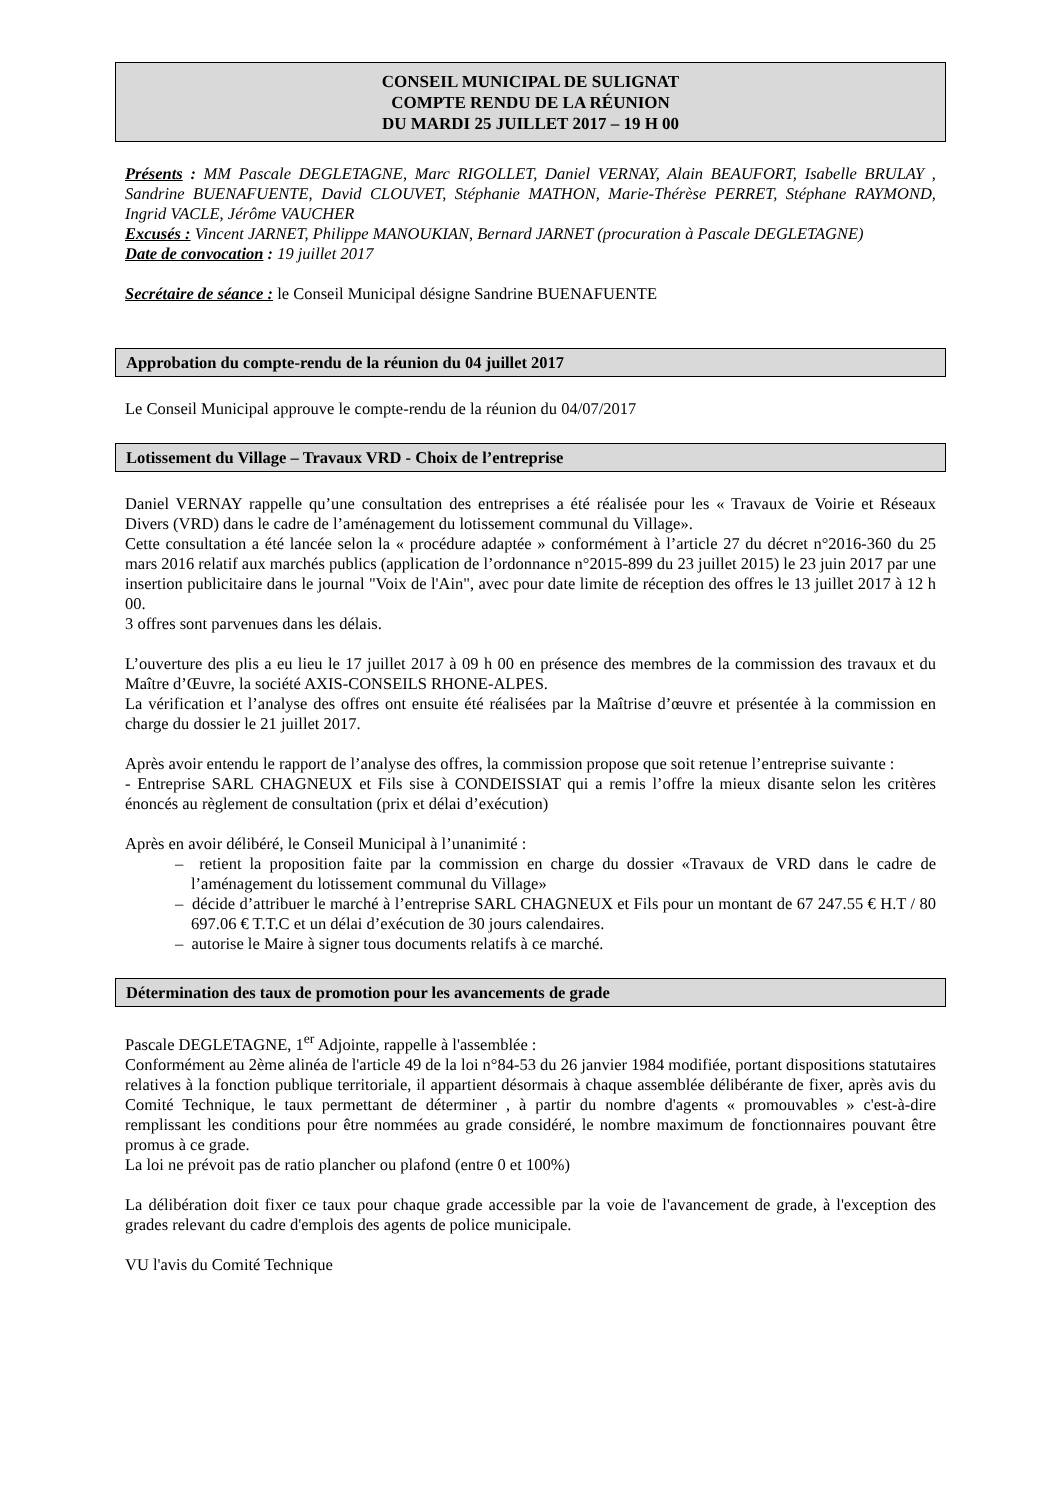CONSEIL MUNICIPAL DE SULIGNAT
COMPTE RENDU DE LA RÉUNION
DU MARDI 25 JUILLET 2017 – 19 H 00
Présents : MM Pascale DEGLETAGNE, Marc RIGOLLET, Daniel VERNAY, Alain BEAUFORT, Isabelle BRULAY , Sandrine BUENAFUENTE, David CLOUVET, Stéphanie MATHON, Marie-Thérèse PERRET, Stéphane RAYMOND, Ingrid VACLE, Jérôme VAUCHER
Excusés : Vincent JARNET, Philippe MANOUKIAN, Bernard JARNET (procuration à Pascale DEGLETAGNE)
Date de convocation : 19 juillet 2017
Secrétaire de séance : le Conseil Municipal désigne Sandrine BUENAFUENTE
Approbation du compte-rendu de la réunion du 04 juillet 2017
Le Conseil Municipal approuve le compte-rendu de la réunion du 04/07/2017
Lotissement du Village – Travaux VRD - Choix de l’entreprise
Daniel VERNAY rappelle qu’une consultation des entreprises a été réalisée pour les « Travaux de Voirie et Réseaux Divers (VRD) dans le cadre de l’aménagement du lotissement communal du Village».
Cette consultation a été lancée selon la « procédure adaptée » conformément à l’article 27 du décret n°2016-360 du 25 mars 2016 relatif aux marchés publics (application de l’ordonnance n°2015-899 du 23 juillet 2015) le 23 juin 2017 par une insertion publicitaire dans le journal "Voix de l'Ain", avec pour date limite de réception des offres le 13 juillet 2017 à 12 h 00.
3 offres sont parvenues dans les délais.
L’ouverture des plis a eu lieu le 17 juillet 2017 à 09 h 00 en présence des membres de la commission des travaux et du Maître d’Œuvre, la société AXIS-CONSEILS RHONE-ALPES.
La vérification et l’analyse des offres ont ensuite été réalisées par la Maîtrise d’œuvre et présentée à la commission en charge du dossier le 21 juillet 2017.
Après avoir entendu le rapport de l’analyse des offres, la commission propose que soit retenue l’entreprise suivante :
- Entreprise SARL CHAGNEUX et Fils sise à CONDEISSIAT qui a remis l’offre la mieux disante selon les critères énoncés au règlement de consultation (prix et délai d’exécution)
Après en avoir délibéré, le Conseil Municipal à l’unanimité :
– retient la proposition faite par la commission en charge du dossier «Travaux de VRD dans le cadre de l’aménagement du lotissement communal du Village»
– décide d’attribuer le marché à l’entreprise SARL CHAGNEUX et Fils pour un montant de 67 247.55 € H.T / 80 697.06 € T.T.C et un délai d’exécution de 30 jours calendaires.
– autorise le Maire à signer tous documents relatifs à ce marché.
Détermination des taux de promotion pour les avancements de grade
Pascale DEGLETAGNE, 1<sup>er</sup> Adjointe, rappelle à l'assemblée :
Conformément au 2ème alinéa de l'article 49 de la loi n°84-53 du 26 janvier 1984 modifiée, portant dispositions statutaires relatives à la fonction publique territoriale, il appartient désormais à chaque assemblée délibérante de fixer, après avis du Comité Technique, le taux permettant de déterminer , à partir du nombre d'agents « promouvables » c'est-à-dire remplissant les conditions pour être nommées au grade considéré, le nombre maximum de fonctionnaires pouvant être promus à ce grade.
La loi ne prévoit pas de ratio plancher ou plafond (entre 0 et 100%)
La délibération doit fixer ce taux pour chaque grade accessible par la voie de l'avancement de grade, à l'exception des grades relevant du cadre d'emplois des agents de police municipale.
VU l'avis du Comité Technique